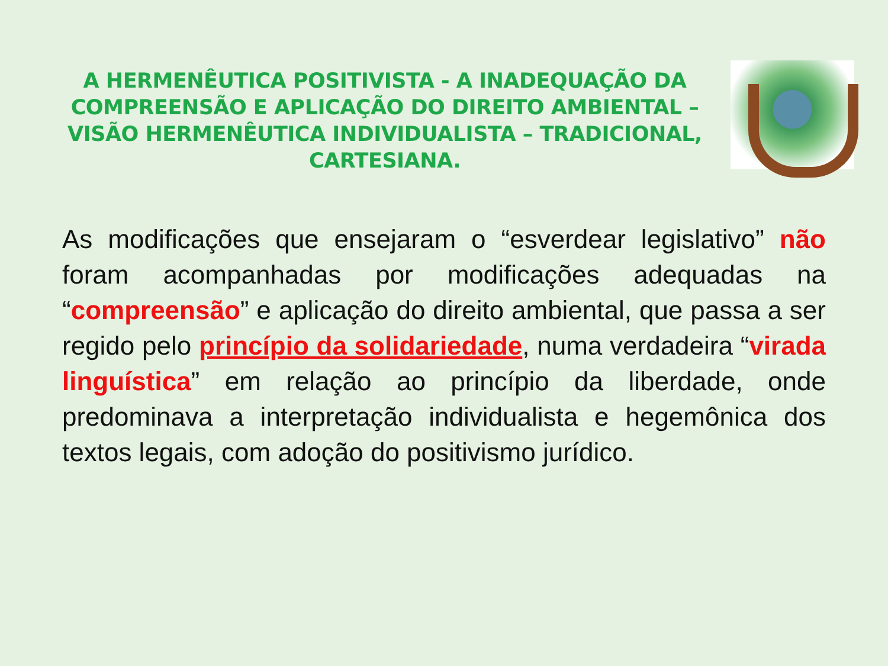A HERMENÊUTICA POSITIVISTA - A INADEQUAÇÃO DA COMPREENSÃO E APLICAÇÃO DO DIREITO AMBIENTAL – VISÃO HERMENÊUTICA INDIVIDUALISTA – TRADICIONAL, CARTESIANA.
As modificações que ensejaram o “esverdear legislativo” não foram acompanhadas por modificações adequadas na “compreensão” e aplicação do direito ambiental, que passa a ser regido pelo princípio da solidariedade, numa verdadeira “virada linguística” em relação ao princípio da liberdade, onde predominava a interpretação individualista e hegemônica dos textos legais, com adoção do positivismo jurídico.